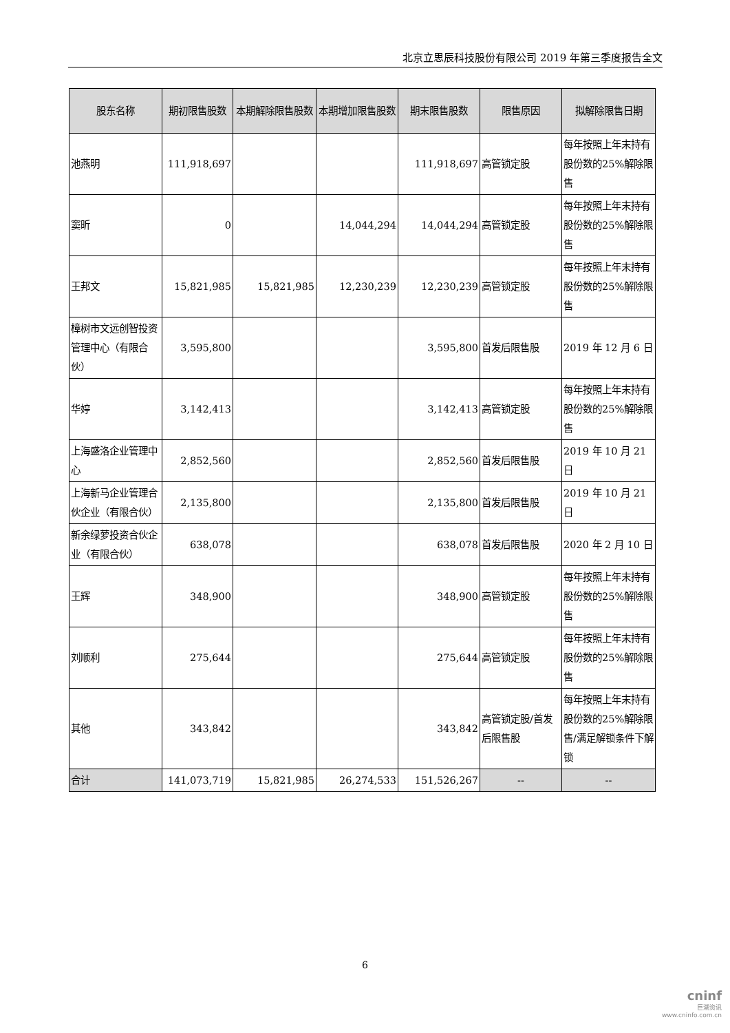北京立思辰科技股份有限公司 2019 年第三季度报告全文
| 股东名称 | 期初限售股数 | 本期解除限售股数 | 本期增加限售股数 | 期末限售股数 | 限售原因 | 拟解除限售日期 |
| --- | --- | --- | --- | --- | --- | --- |
| 池燕明 | 111,918,697 | | | 111,918,697 | 高管锁定股 | 每年按照上年末持有股份数的25%解除限售 |
| 窦昕 | 0 | | 14,044,294 | 14,044,294 | 高管锁定股 | 每年按照上年末持有股份数的25%解除限售 |
| 王邦文 | 15,821,985 | 15,821,985 | 12,230,239 | 12,230,239 | 高管锁定股 | 每年按照上年末持有股份数的25%解除限售 |
| 樟树市文远创智投资管理中心（有限合伙） | 3,595,800 | | | 3,595,800 | 首发后限售股 | 2019 年 12 月 6 日 |
| 华婷 | 3,142,413 | | | 3,142,413 | 高管锁定股 | 每年按照上年末持有股份数的25%解除限售 |
| 上海盛洛企业管理中心 | 2,852,560 | | | 2,852,560 | 首发后限售股 | 2019 年 10 月 21 日 |
| 上海新马企业管理合伙企业（有限合伙） | 2,135,800 | | | 2,135,800 | 首发后限售股 | 2019 年 10 月 21 日 |
| 新余绿萝投资合伙企业（有限合伙） | 638,078 | | | 638,078 | 首发后限售股 | 2020 年 2 月 10 日 |
| 王辉 | 348,900 | | | 348,900 | 高管锁定股 | 每年按照上年末持有股份数的25%解除限售 |
| 刘顺利 | 275,644 | | | 275,644 | 高管锁定股 | 每年按照上年末持有股份数的25%解除限售 |
| 其他 | 343,842 | | | 343,842 | 高管锁定股/首发后限售股 | 每年按照上年末持有股份数的25%解除限售/满足解锁条件下解锁 |
| 合计 | 141,073,719 | 15,821,985 | 26,274,533 | 151,526,267 | -- | -- |
6
cninf
巨潮资讯
www.cninfo.com.cn